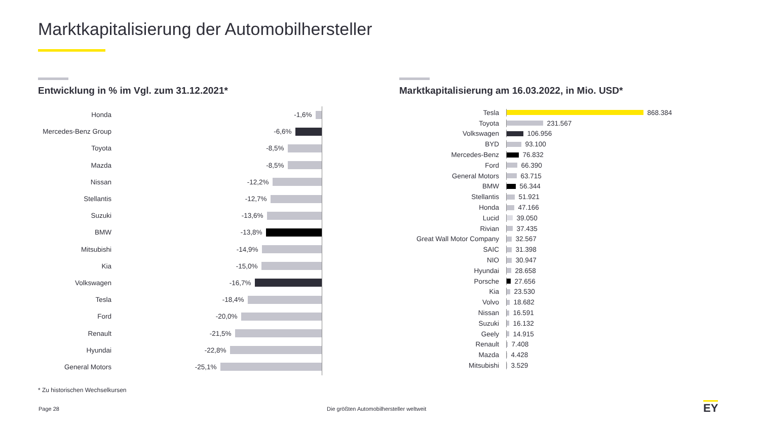Marktkapitalisierung der Automobilhersteller
Entwicklung in % im Vgl. zum 31.12.2021*
Honda -1,6%
Mercedes-Benz Group
-6,6%
Toyota -8,5%
Mazda -8,5%
Nissan -12,2%
Stellantis -12,7%
Suzuki -13,6%
BMW -13,8%
Mitsubishi -14,9%
Kia -15,0%
Volkswagen -16,7%
Tesla -18,4%
Ford -20,0%
Renault -21,5%
Hyundai -22,8%
General Motors -25,1%
Marktkapitalisierung am 16.03.2022, in Mio. USD*
Tesla
868.384
Toyota
231.567
Volkswagen
106.956
BYD
93.100
Mercedes-Benz
76.832
Ford
66.390
General Motors
63.715
BMW
56.344
Stellantis
51.921
Honda
47.166
Lucid
39.050
Rivian
37.435
Great Wall Motor Company
32.567
SAIC
31.398
NIO
30.947
Hyundai
28.658
Porsche
27.656
Kia
23.530
Volvo
18.682
Nissan
16.591
Suzuki
16.132
Geely
14.915
Renault
7.408
Mazda
4.428
Mitsubishi
3.529
* Zu historischen Wechselkursen
Page 28
Die größten Automobilhersteller weltweit
EY